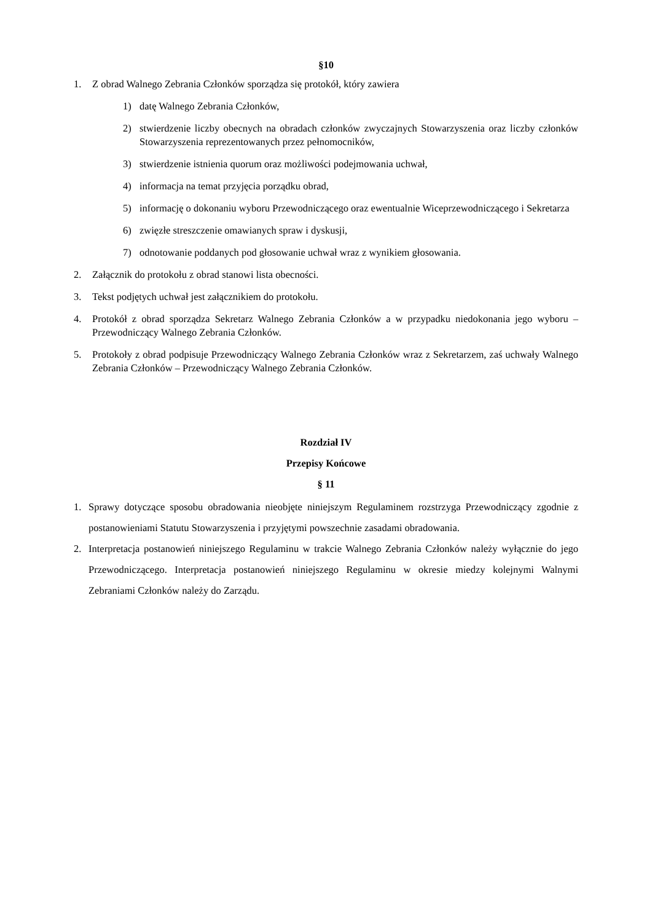§10
1. Z obrad Walnego Zebrania Członków sporządza się protokół, który zawiera
1) datę Walnego Zebrania Członków,
2) stwierdzenie liczby obecnych na obradach członków zwyczajnych Stowarzyszenia oraz liczby członków Stowarzyszenia reprezentowanych przez pełnomocników,
3) stwierdzenie istnienia quorum oraz możliwości podejmowania uchwał,
4) informacja na temat przyjęcia porządku obrad,
5) informację o dokonaniu wyboru Przewodniczącego oraz ewentualnie Wiceprzewodniczącego i Sekretarza
6) zwięzłe streszczenie omawianych spraw i dyskusji,
7) odnotowanie poddanych pod głosowanie uchwał wraz z wynikiem głosowania.
2. Załącznik do protokołu z obrad stanowi lista obecności.
3. Tekst podjętych uchwał jest załącznikiem do protokołu.
4. Protokół z obrad sporządza Sekretarz Walnego Zebrania Członków a w przypadku niedokonania jego wyboru – Przewodniczący Walnego Zebrania Członków.
5. Protokoły z obrad podpisuje Przewodniczący Walnego Zebrania Członków wraz z Sekretarzem, zaś uchwały Walnego Zebrania Członków – Przewodniczący Walnego Zebrania Członków.
Rozdział IV
Przepisy Końcowe
§ 11
1. Sprawy dotyczące sposobu obradowania nieobjęte niniejszym Regulaminem rozstrzyga Przewodniczący zgodnie z postanowieniami Statutu Stowarzyszenia i przyjętymi powszechnie zasadami obradowania.
2. Interpretacja postanowień niniejszego Regulaminu w trakcie Walnego Zebrania Członków należy wyłącznie do jego Przewodniczącego. Interpretacja postanowień niniejszego Regulaminu w okresie miedzy kolejnymi Walnymi Zebraniami Członków należy do Zarządu.